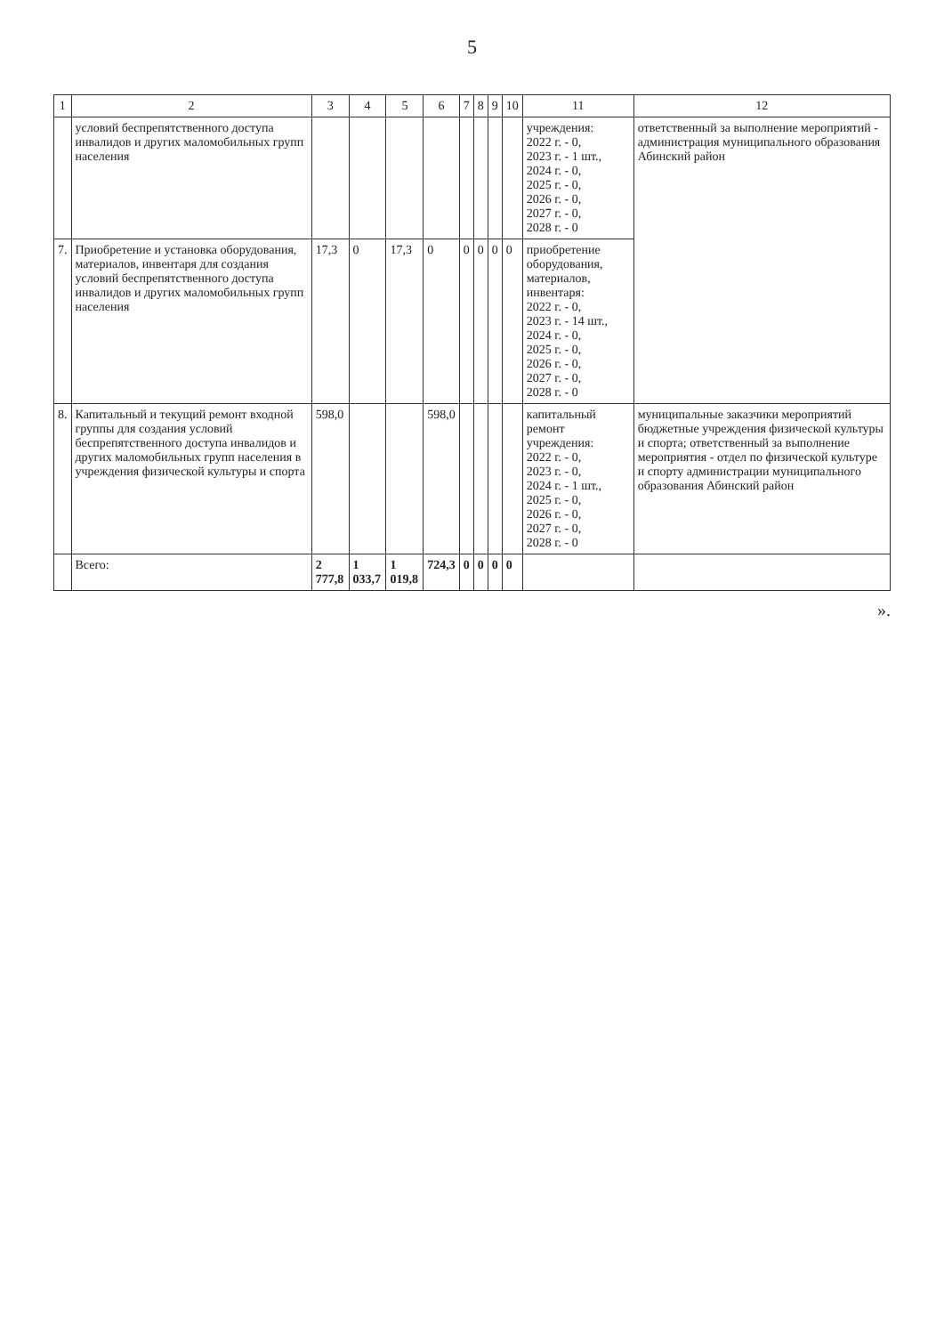5
| 1 | 2 | 3 | 4 | 5 | 6 | 7 | 8 | 9 | 10 | 11 | 12 |
| --- | --- | --- | --- | --- | --- | --- | --- | --- | --- | --- | --- |
| | условий беспрепятственного доступа инвалидов и других маломобильных групп населения | | | | | | | | | учреждения: 2022 г. - 0, 2023 г. - 1 шт., 2024 г. - 0, 2025 г. - 0, 2026 г. - 0, 2027 г. - 0, 2028 г. - 0 | ответственный за выполнение мероприятий - администрация муниципального образования Абинский район |
| 7. | Приобретение и установка оборудования, материалов, инвентаря для создания условий беспрепятственного доступа инвалидов и других маломобильных групп населения | 17,3 | 0 | 17,3 | 0 | 0 | 0 | 0 | 0 | приобретение оборудования, материалов, инвентаря: 2022 г. - 0, 2023 г. - 14 шт., 2024 г. - 0, 2025 г. - 0, 2026 г. - 0, 2027 г. - 0, 2028 г. - 0 | |
| 8. | Капитальный и текущий ремонт входной группы для создания условий беспрепятственного доступа инвалидов и других маломобильных групп населения в учреждения физической культуры и спорта | 598,0 | | | 598,0 | | | | | капитальный ремонт учреждения: 2022 г. - 0, 2023 г. - 0, 2024 г. - 1 шт., 2025 г. - 0, 2026 г. - 0, 2027 г. - 0, 2028 г. - 0 | муниципальные заказчики мероприятий бюджетные учреждения физической культуры и спорта; ответственный за выполнение мероприятия - отдел по физической культуре и спорту администрации муниципального образования Абинский район |
| | Всего: | 2 777,8 | 1 033,7 | 1 019,8 | 724,3 | 0 | 0 | 0 | 0 | | |
».